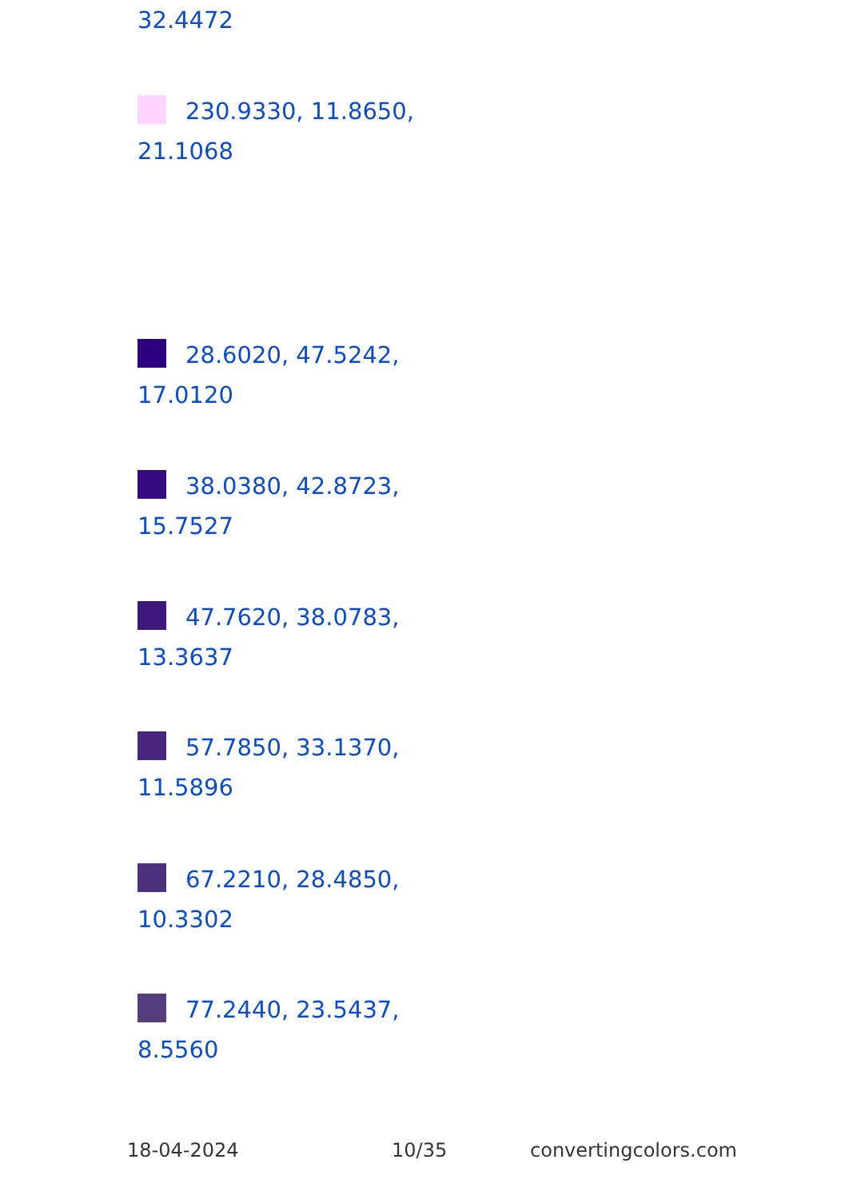32.4472
230.9330, 11.8650, 21.1068
28.6020, 47.5242, 17.0120
38.0380, 42.8723, 15.7527
47.7620, 38.0783, 13.3637
57.7850, 33.1370, 11.5896
67.2210, 28.4850, 10.3302
77.2440, 23.5437, 8.5560
18-04-2024 10/35 convertingcolors.com